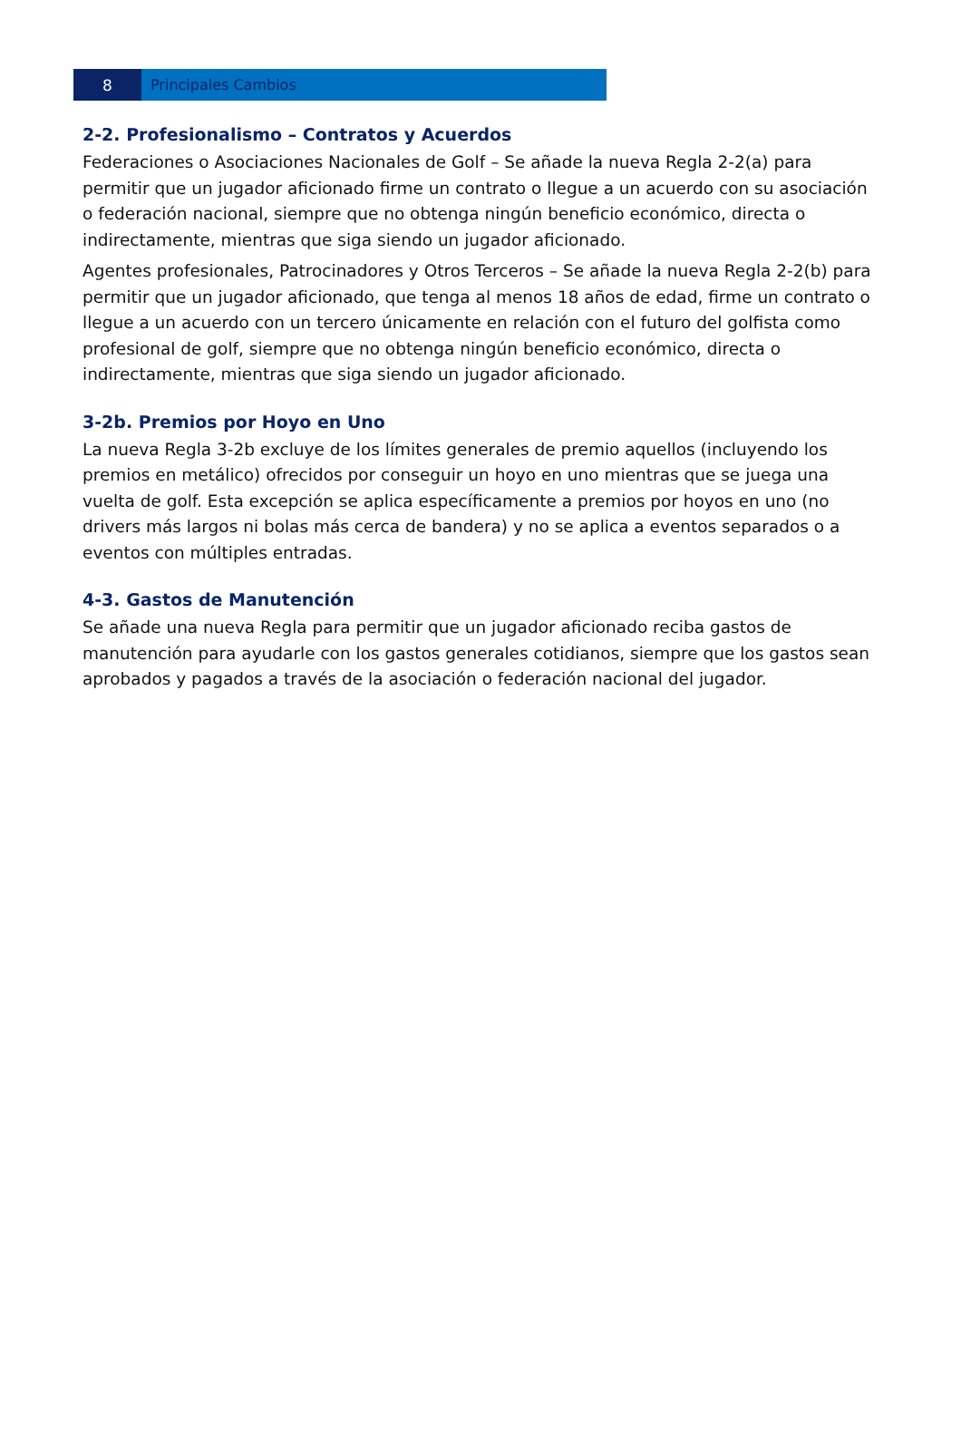8 Principales Cambios
2-2. Profesionalismo – Contratos y Acuerdos
Federaciones o Asociaciones Nacionales de Golf – Se añade la nueva Regla 2-2(a) para permitir que un jugador aficionado firme un contrato o llegue a un acuerdo con su asociación o federación nacional, siempre que no obtenga ningún beneficio económico, directa o indirectamente, mientras que siga siendo un jugador aficionado.
Agentes profesionales, Patrocinadores y Otros Terceros – Se añade la nueva Regla 2-2(b) para permitir que un jugador aficionado, que tenga al menos 18 años de edad, firme un contrato o llegue a un acuerdo con un tercero únicamente en relación con el futuro del golfista como profesional de golf, siempre que no obtenga ningún beneficio económico, directa o indirectamente, mientras que siga siendo un jugador aficionado.
3-2b. Premios por Hoyo en Uno
La nueva Regla 3-2b excluye de los límites generales de premio aquellos (incluyendo los premios en metálico) ofrecidos por conseguir un hoyo en uno mientras que se juega una vuelta de golf. Esta excepción se aplica específicamente a premios por hoyos en uno (no drivers más largos ni bolas más cerca de bandera) y no se aplica a eventos separados o a eventos con múltiples entradas.
4-3. Gastos de Manutención
Se añade una nueva Regla para permitir que un jugador aficionado reciba gastos de manutención para ayudarle con los gastos generales cotidianos, siempre que los gastos sean aprobados y pagados a través de la asociación o federación nacional del jugador.